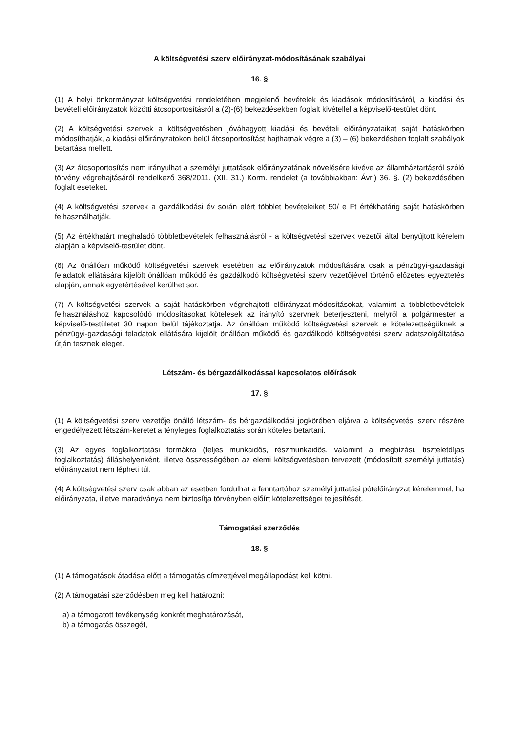A költségvetési szerv előirányzat-módosításának szabályai
16. §
(1) A helyi önkormányzat költségvetési rendeletében megjelenő bevételek és kiadások módosításáról, a kiadási és bevételi előirányzatok közötti átcsoportosításról a (2)-(6) bekezdésekben foglalt kivétellel a képviselő-testület dönt.
(2) A költségvetési szervek a költségvetésben jóváhagyott kiadási és bevételi előirányzataikat saját hatáskörben módosíthatják, a kiadási előirányzatokon belül átcsoportosítást hajthatnak végre a (3) – (6) bekezdésben foglalt szabályok betartása mellett.
(3) Az átcsoportosítás nem irányulhat a személyi juttatások előirányzatának növelésére kivéve az államháztartásról szóló törvény végrehajtásáról rendelkező 368/2011. (XII. 31.) Korm. rendelet (a továbbiakban: Ávr.) 36. §. (2) bekezdésében foglalt eseteket.
(4) A költségvetési szervek a gazdálkodási év során elért többlet bevételeiket 50/ e Ft értékhatárig saját hatáskörben felhasználhatják.
(5) Az értékhatárt meghaladó többletbevételek felhasználásról - a költségvetési szervek vezetői által benyújtott kérelem alapján a képviselő-testület dönt.
(6) Az önállóan működő költségvetési szervek esetében az előirányzatok módosítására csak a pénzügyi-gazdasági feladatok ellátására kijelölt önállóan működő és gazdálkodó költségvetési szerv vezetőjével történő előzetes egyeztetés alapján, annak egyetértésével kerülhet sor.
(7) A költségvetési szervek a saját hatáskörben végrehajtott előirányzat-módosításokat, valamint a többletbevételek felhasználáshoz kapcsolódó módosításokat kötelesek az irányító szervnek beterjeszteni, melyről a polgármester a képviselő-testületet 30 napon belül tájékoztatja. Az önállóan működő költségvetési szervek e kötelezettségüknek a pénzügyi-gazdasági feladatok ellátására kijelölt önállóan működő és gazdálkodó költségvetési szerv adatszolgáltatása útján tesznek eleget.
Létszám- és bérgazdálkodással kapcsolatos előírások
17. §
(1) A költségvetési szerv vezetője önálló létszám- és bérgazdálkodási jogkörében eljárva a költségvetési szerv részére engedélyezett létszám-keretet a tényleges foglalkoztatás során köteles betartani.
(3) Az egyes foglalkoztatási formákra (teljes munkaidős, részmunkaidős, valamint a megbízási, tiszteletdíjas foglalkoztatás) álláshelyenként, illetve összességében az elemi költségvetésben tervezett (módosított személyi juttatás) előirányzatot nem lépheti túl.
(4) A költségvetési szerv csak abban az esetben fordulhat a fenntartóhoz személyi juttatási pótelőirányzat kérelemmel, ha előirányzata, illetve maradványa nem biztosítja törvényben előírt kötelezettségei teljesítését.
Támogatási szerződés
18. §
(1) A támogatások átadása előtt a támogatás címzettjével megállapodást kell kötni.
(2) A támogatási szerződésben meg kell határozni:
a) a támogatott tevékenység konkrét meghatározását,
b) a támogatás összegét,